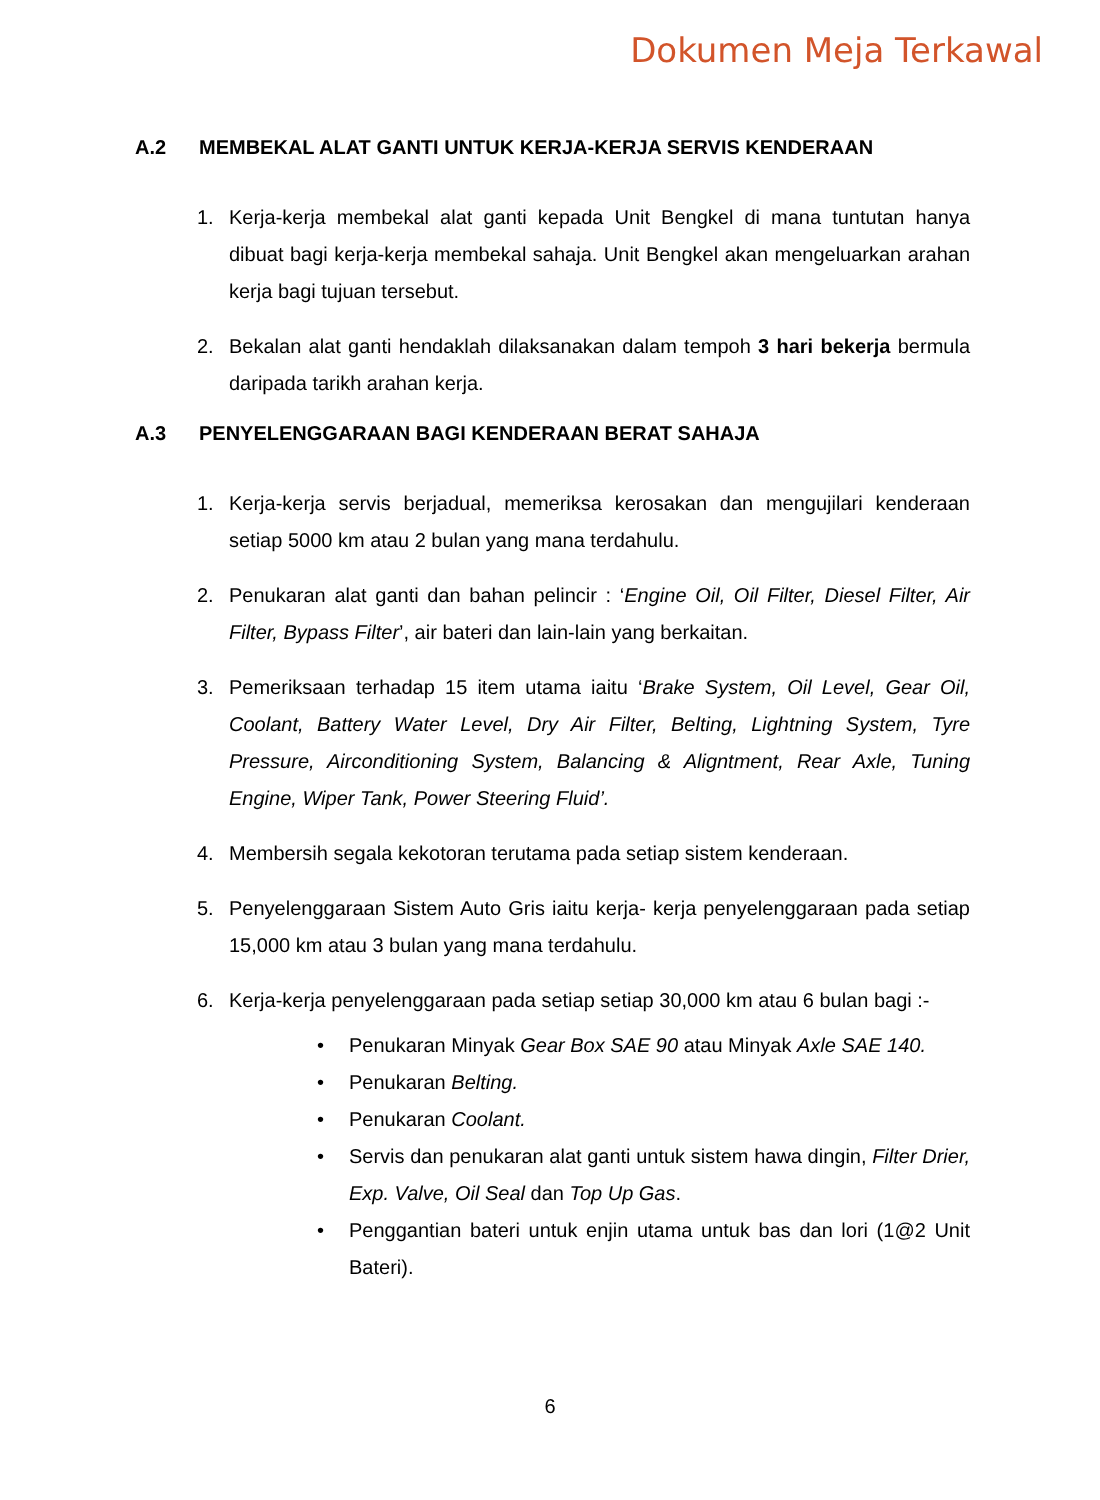Dokumen Meja Terkawal
A.2 MEMBEKAL ALAT GANTI UNTUK KERJA-KERJA SERVIS KENDERAAN
1. Kerja-kerja membekal alat ganti kepada Unit Bengkel di mana tuntutan hanya dibuat bagi kerja-kerja membekal sahaja. Unit Bengkel akan mengeluarkan arahan kerja bagi tujuan tersebut.
2. Bekalan alat ganti hendaklah dilaksanakan dalam tempoh 3 hari bekerja bermula daripada tarikh arahan kerja.
A.3 PENYELENGGARAAN BAGI KENDERAAN BERAT SAHAJA
1. Kerja-kerja servis berjadual, memeriksa kerosakan dan mengujilari kenderaan setiap 5000 km atau 2 bulan yang mana terdahulu.
2. Penukaran alat ganti dan bahan pelincir : ‘Engine Oil, Oil Filter, Diesel Filter, Air Filter, Bypass Filter’, air bateri dan lain-lain yang berkaitan.
3. Pemeriksaan terhadap 15 item utama iaitu ‘Brake System, Oil Level, Gear Oil, Coolant, Battery Water Level, Dry Air Filter, Belting, Lightning System, Tyre Pressure, Airconditioning System, Balancing & Aligntment, Rear Axle, Tuning Engine, Wiper Tank, Power Steering Fluid’.
4. Membersih segala kekotoran terutama pada setiap sistem kenderaan.
5. Penyelenggaraan Sistem Auto Gris iaitu kerja- kerja penyelenggaraan pada setiap 15,000 km atau 3 bulan yang mana terdahulu.
6. Kerja-kerja penyelenggaraan pada setiap setiap 30,000 km atau 6 bulan bagi :-
• Penukaran Minyak Gear Box SAE 90 atau Minyak Axle SAE 140.
• Penukaran Belting.
• Penukaran Coolant.
• Servis dan penukaran alat ganti untuk sistem hawa dingin, Filter Drier, Exp. Valve, Oil Seal dan Top Up Gas.
• Penggantian bateri untuk enjin utama untuk bas dan lori (1@2 Unit Bateri).
6